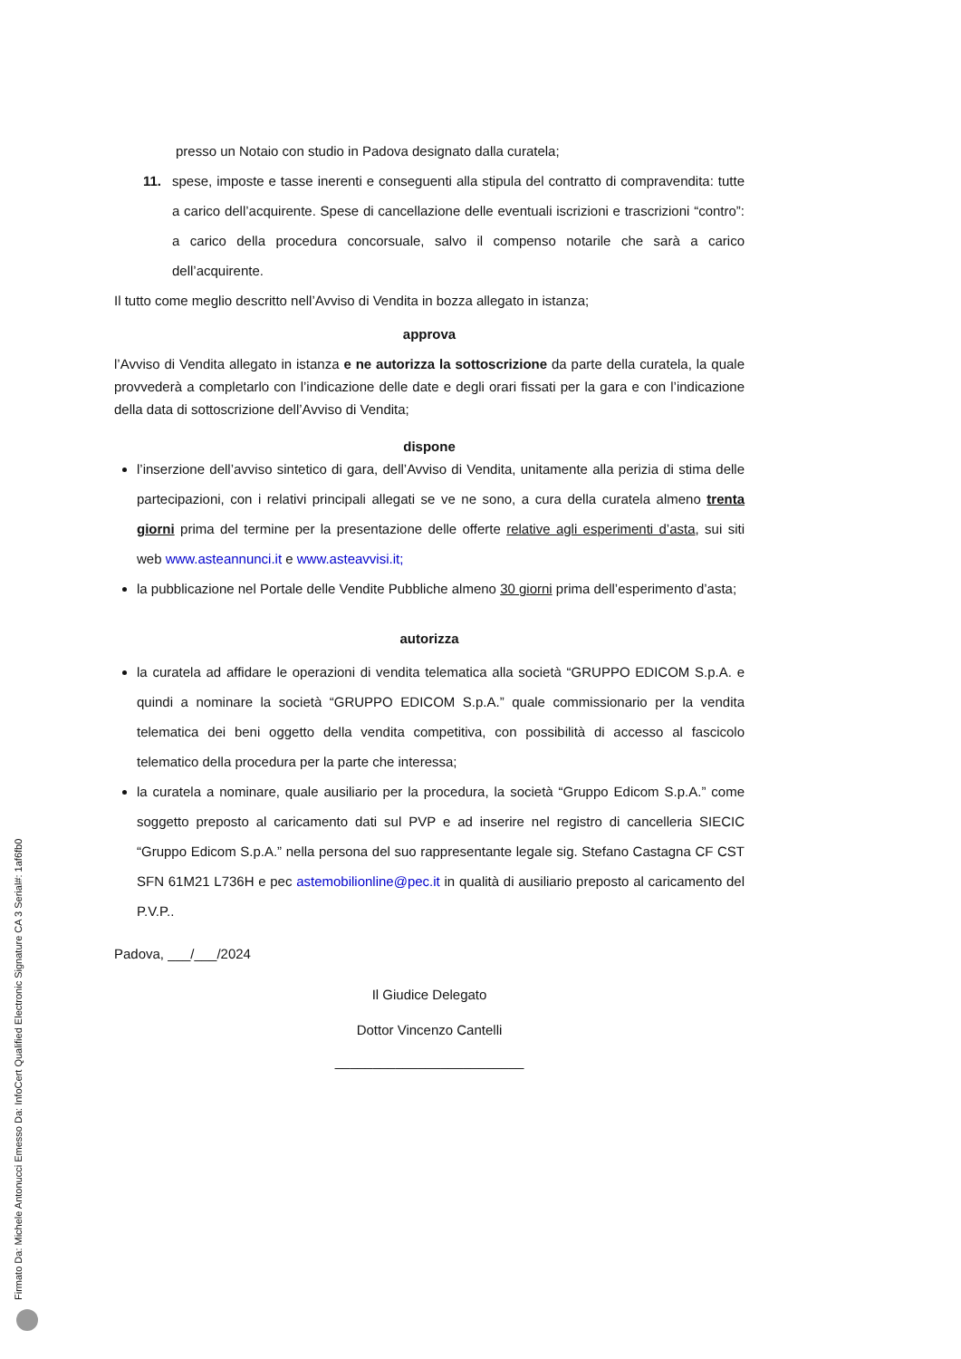presso un Notaio con studio in Padova designato dalla curatela;
11. spese, imposte e tasse inerenti e conseguenti alla stipula del contratto di compravendita: tutte a carico dell’acquirente. Spese di cancellazione delle eventuali iscrizioni e trascrizioni “contro”: a carico della procedura concorsuale, salvo il compenso notarile che sarà a carico dell’acquirente.
Il tutto come meglio descritto nell’Avviso di Vendita in bozza allegato in istanza;
approva
l’Avviso di Vendita allegato in istanza e ne autorizza la sottoscrizione da parte della curatela, la quale provvederà a completarlo con l’indicazione delle date e degli orari fissati per la gara e con l’indicazione della data di sottoscrizione dell’Avviso di Vendita;
dispone
l’inserzione dell’avviso sintetico di gara, dell’Avviso di Vendita, unitamente alla perizia di stima delle partecipazioni, con i relativi principali allegati se ve ne sono, a cura della curatela almeno trenta giorni prima del termine per la presentazione delle offerte relative agli esperimenti d’asta, sui siti web www.asteannunci.it e www.asteavvisi.it;
la pubblicazione nel Portale delle Vendite Pubbliche almeno 30 giorni prima dell’esperimento d’asta;
autorizza
la curatela ad affidare le operazioni di vendita telematica alla società “GRUPPO EDICOM S.p.A. e quindi a nominare la società “GRUPPO EDICOM S.p.A.” quale commissionario per la vendita telematica dei beni oggetto della vendita competitiva, con possibilità di accesso al fascicolo telematico della procedura per la parte che interessa;
la curatela a nominare, quale ausiliario per la procedura, la società “Gruppo Edicom S.p.A.” come soggetto preposto al caricamento dati sul PVP e ad inserire nel registro di cancelleria SIECIC “Gruppo Edicom S.p.A.” nella persona del suo rappresentante legale sig. Stefano Castagna CF CST SFN 61M21 L736H e pec astemobilionline@pec.it in qualità di ausiliario preposto al caricamento del P.V.P..
Padova, ___/___/2024
Il Giudice Delegato
Dottor Vincenzo Cantelli
_________________________
Firmato Da: Michele Antonucci Emesso Da: InfoCert Qualified Electronic Signature CA 3 Serial#: 1af6fb0